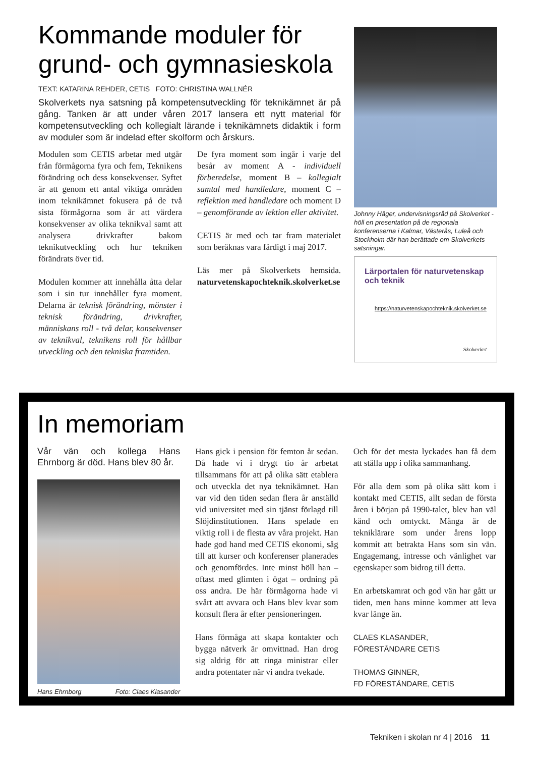Kommande moduler för grund- och gymnasieskola
TEXT: KATARINA REHDER, CETIS FOTO: CHRISTINA WALLNÉR
Skolverkets nya satsning på kompetensutveckling för teknikämnet är på gång. Tanken är att under våren 2017 lansera ett nytt material för kompetensutveckling och kollegialt lärande i teknikämnets didaktik i form av moduler som är indelad efter skolform och årskurs.
Modulen som CETIS arbetar med utgår från förmågorna fyra och fem, Teknikens förändring och dess konsekvenser. Syftet är att genom ett antal viktiga områden inom teknikämnet fokusera på de två sista förmågorna som är att värdera konsekvenser av olika teknikval samt att analysera drivkrafter bakom teknikutveckling och hur tekniken förändrats över tid.
Modulen kommer att innehålla åtta delar som i sin tur innehåller fyra moment. Delarna är teknisk förändring, mönster i teknisk förändring, drivkrafter, människans roll - två delar, konsekvenser av teknikval, teknikens roll för hållbar utveckling och den tekniska framtiden.
De fyra moment som ingår i varje del besår av moment A - individuell förberedelse, moment B – kollegialt samtal med handledare, moment C – reflektion med handledare och moment D – genomförande av lektion eller aktivitet.
CETIS är med och tar fram materialet som beräknas vara färdigt i maj 2017.
Läs mer på Skolverkets hemsida. naturvetenskapochteknik.skolverket.se
Johnny Häger, undervisningsråd på Skolverket - höll en presentation på de regionala konferenserna i Kalmar, Västerås, Luleå och Stockholm där han berättade om Skolverkets satsningar.
Lärportalen för naturvetenskap och teknik
https://naturvetenskapochteknik.skolverket.se
Skolverket
In memoriam
Vår vän och kollega Hans Ehrnborg är död. Hans blev 80 år.
Hans Ehrnborg Foto: Claes Klasander
Hans gick i pension för femton år sedan. Då hade vi i drygt tio år arbetat tillsammans för att på olika sätt etablera och utveckla det nya teknikämnet. Han var vid den tiden sedan flera år anställd vid universitet med sin tjänst förlagd till Slöjdinstitutionen. Hans spelade en viktig roll i de flesta av våra projekt. Han hade god hand med CETIS ekonomi, såg till att kurser och konferenser planerades och genomfördes. Inte minst höll han – oftast med glimten i ögat – ordning på oss andra. De här förmågorna hade vi svårt att avvara och Hans blev kvar som konsult flera år efter pensioneringen.
Hans förmåga att skapa kontakter och bygga nätverk är omvittnad. Han drog sig aldrig för att ringa ministrar eller andra potentater när vi andra tvekade.
Och för det mesta lyckades han få dem att ställa upp i olika sammanhang.
För alla dem som på olika sätt kom i kontakt med CETIS, allt sedan de första åren i början på 1990-talet, blev han väl känd och omtyckt. Många är de tekniklärare som under årens lopp kommit att betrakta Hans som sin vän. Engagemang, intresse och vänlighet var egenskaper som bidrog till detta.
En arbetskamrat och god vän har gått ur tiden, men hans minne kommer att leva kvar länge än.
CLAES KLASANDER,
FÖRESTÅNDARE CETIS
THOMAS GINNER,
FD FÖRESTÅNDARE, CETIS
Tekniken i skolan nr 4 | 2016 11